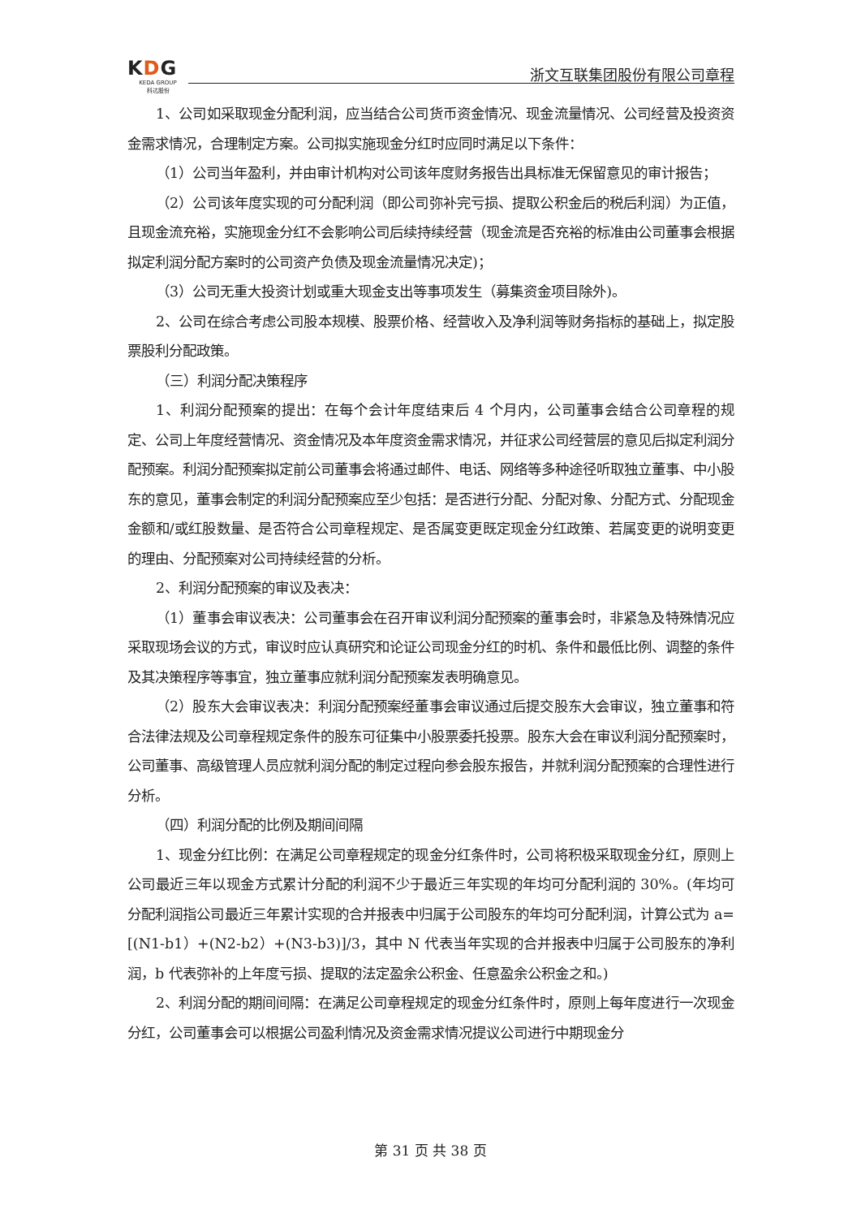KDG
KEDA GROUP
科达股份
浙文互联集团股份有限公司章程
1、公司如采取现金分配利润，应当结合公司货币资金情况、现金流量情况、公司经营及投资资金需求情况，合理制定方案。公司拟实施现金分红时应同时满足以下条件：
（1）公司当年盈利，并由审计机构对公司该年度财务报告出具标准无保留意见的审计报告；
（2）公司该年度实现的可分配利润（即公司弥补完亏损、提取公积金后的税后利润）为正值，且现金流充裕，实施现金分红不会影响公司后续持续经营（现金流是否充裕的标准由公司董事会根据拟定利润分配方案时的公司资产负债及现金流量情况决定)；
（3）公司无重大投资计划或重大现金支出等事项发生（募集资金项目除外)。
2、公司在综合考虑公司股本规模、股票价格、经营收入及净利润等财务指标的基础上，拟定股票股利分配政策。
（三）利润分配决策程序
1、利润分配预案的提出：在每个会计年度结束后 4 个月内，公司董事会结合公司章程的规定、公司上年度经营情况、资金情况及本年度资金需求情况，并征求公司经营层的意见后拟定利润分配预案。利润分配预案拟定前公司董事会将通过邮件、电话、网络等多种途径听取独立董事、中小股东的意见，董事会制定的利润分配预案应至少包括：是否进行分配、分配对象、分配方式、分配现金金额和/或红股数量、是否符合公司章程规定、是否属变更既定现金分红政策、若属变更的说明变更的理由、分配预案对公司持续经营的分析。
2、利润分配预案的审议及表决：
（1）董事会审议表决：公司董事会在召开审议利润分配预案的董事会时，非紧急及特殊情况应采取现场会议的方式，审议时应认真研究和论证公司现金分红的时机、条件和最低比例、调整的条件及其决策程序等事宜，独立董事应就利润分配预案发表明确意见。
（2）股东大会审议表决：利润分配预案经董事会审议通过后提交股东大会审议，独立董事和符合法律法规及公司章程规定条件的股东可征集中小股票委托投票。股东大会在审议利润分配预案时，公司董事、高级管理人员应就利润分配的制定过程向参会股东报告，并就利润分配预案的合理性进行分析。
（四）利润分配的比例及期间间隔
1、现金分红比例：在满足公司章程规定的现金分红条件时，公司将积极采取现金分红，原则上公司最近三年以现金方式累计分配的利润不少于最近三年实现的年均可分配利润的 30%。(年均可分配利润指公司最近三年累计实现的合并报表中归属于公司股东的年均可分配利润，计算公式为 a=[(N1-b1）+(N2-b2）+(N3-b3)]/3，其中 N 代表当年实现的合并报表中归属于公司股东的净利润，b 代表弥补的上年度亏损、提取的法定盈余公积金、任意盈余公积金之和。)
2、利润分配的期间间隔：在满足公司章程规定的现金分红条件时，原则上每年度进行一次现金分红，公司董事会可以根据公司盈利情况及资金需求情况提议公司进行中期现金分
第 31 页 共 38 页